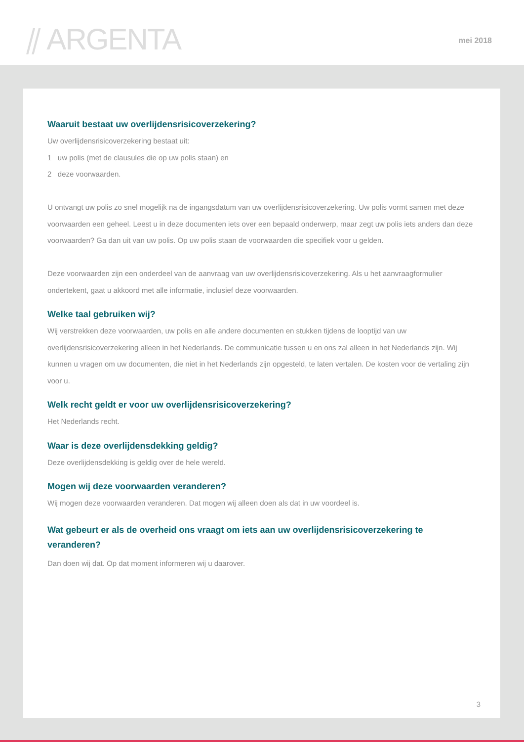⫽ ARGENTA mei 2018
Waaruit bestaat uw overlijdensrisicoverzekering?
Uw overlijdensrisicoverzekering bestaat uit:
1 uw polis (met de clausules die op uw polis staan) en
2 deze voorwaarden.
U ontvangt uw polis zo snel mogelijk na de ingangsdatum van uw overlijdensrisicoverzekering. Uw polis vormt samen met deze voorwaarden een geheel. Leest u in deze documenten iets over een bepaald onderwerp, maar zegt uw polis iets anders dan deze voorwaarden? Ga dan uit van uw polis. Op uw polis staan de voorwaarden die specifiek voor u gelden.
Deze voorwaarden zijn een onderdeel van de aanvraag van uw overlijdensrisicoverzekering. Als u het aanvraagformulier ondertekent, gaat u akkoord met alle informatie, inclusief deze voorwaarden.
Welke taal gebruiken wij?
Wij verstrekken deze voorwaarden, uw polis en alle andere documenten en stukken tijdens de looptijd van uw overlijdensrisicoverzekering alleen in het Nederlands. De communicatie tussen u en ons zal alleen in het Nederlands zijn. Wij kunnen u vragen om uw documenten, die niet in het Nederlands zijn opgesteld, te laten vertalen. De kosten voor de vertaling zijn voor u.
Welk recht geldt er voor uw overlijdensrisicoverzekering?
Het Nederlands recht.
Waar is deze overlijdensdekking geldig?
Deze overlijdensdekking is geldig over de hele wereld.
Mogen wij deze voorwaarden veranderen?
Wij mogen deze voorwaarden veranderen. Dat mogen wij alleen doen als dat in uw voordeel is.
Wat gebeurt er als de overheid ons vraagt om iets aan uw overlijdensrisicoverzekering te veranderen?
Dan doen wij dat. Op dat moment informeren wij u daarover.
3